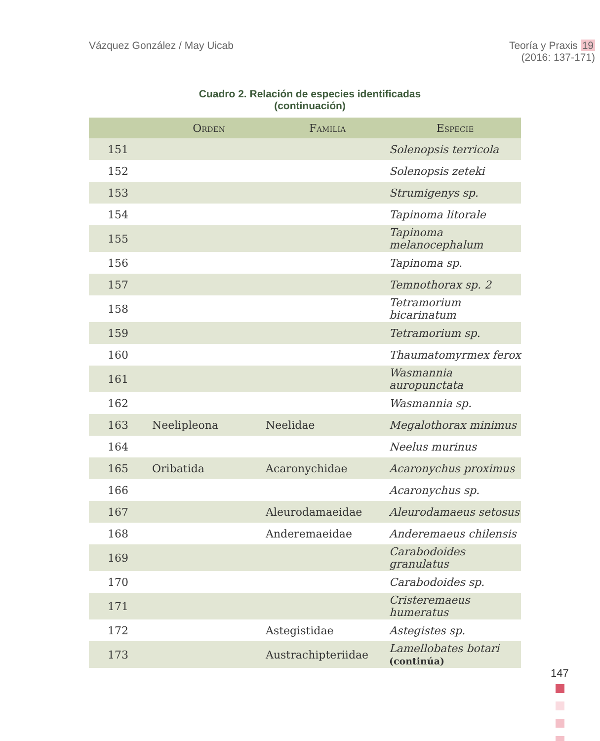Vázquez González / May Uicab Teoría y Praxis 19
(2016: 137-171)
Cuadro 2. Relación de especies identificadas
(continuación)
| | Orden | Familia | Especie |
| --- | --- | --- | --- |
| 151 | | | Solenopsis terricola |
| 152 | | | Solenopsis zeteki |
| 153 | | | Strumigenys sp. |
| 154 | | | Tapinoma litorale |
| 155 | | | Tapinoma melanocephalum |
| 156 | | | Tapinoma sp. |
| 157 | | | Temnothorax sp. 2 |
| 158 | | | Tetramorium bicarinatum |
| 159 | | | Tetramorium sp. |
| 160 | | | Thaumatomyrmex ferox |
| 161 | | | Wasmannia auropunctata |
| 162 | | | Wasmannia sp. |
| 163 | Neelipleona | Neelidae | Megalothorax minimus |
| 164 | | | Neelus murinus |
| 165 | Oribatida | Acaronychidae | Acaronychus proximus |
| 166 | | | Acaronychus sp. |
| 167 | | Aleurodamaeidae | Aleurodamaeus setosus |
| 168 | | Anderemaeidae | Anderemaeus chilensis |
| 169 | | | Carabodoides granulatus |
| 170 | | | Carabodoides sp. |
| 171 | | | Cristeremaeus humeratus |
| 172 | | Astegistidae | Astegistes sp. |
| 173 | | Austrachipteriidae | Lamellobates botari (continúa) |
147